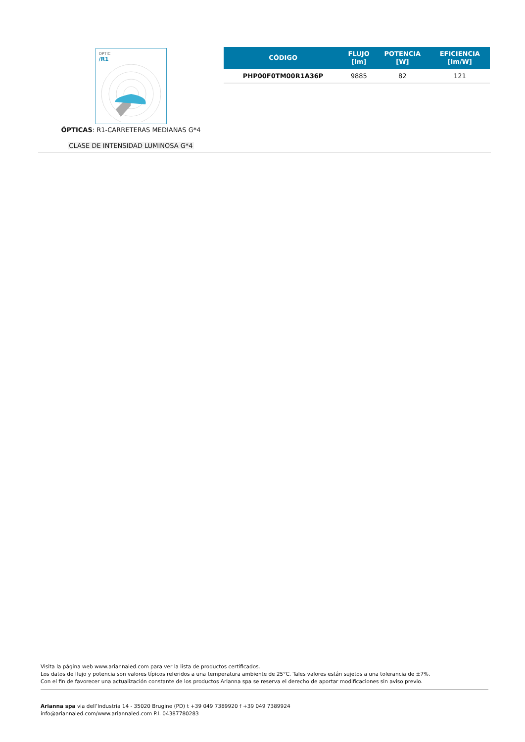OPTIC
/R1
ÓPTICAS: R1-CARRETERAS MEDIANAS G*4
CLASE DE INTENSIDAD LUMINOSA G*4
| CÓDIGO | FLUJO [lm] | POTENCIA [W] | EFICIENCIA [lm/W] |
| --- | --- | --- | --- |
| PHP00F0TM00R1A36P | 9885 | 82 | 121 |
Visita la página web www.ariannaled.com para ver la lista de productos certificados.
Los datos de flujo y potencia son valores típicos referidos a una temperatura ambiente de 25°C. Tales valores están sujetos a una tolerancia de ±7%.
Con el fin de favorecer una actualización constante de los productos Arianna spa se reserva el derecho de aportar modificaciones sin aviso previo.
Arianna spa via dell’Industria 14 - 35020 Brugine (PD) t +39 049 7389920 f +39 049 7389924
info@ariannaled.com/www.ariannaled.com P.I. 04387780283